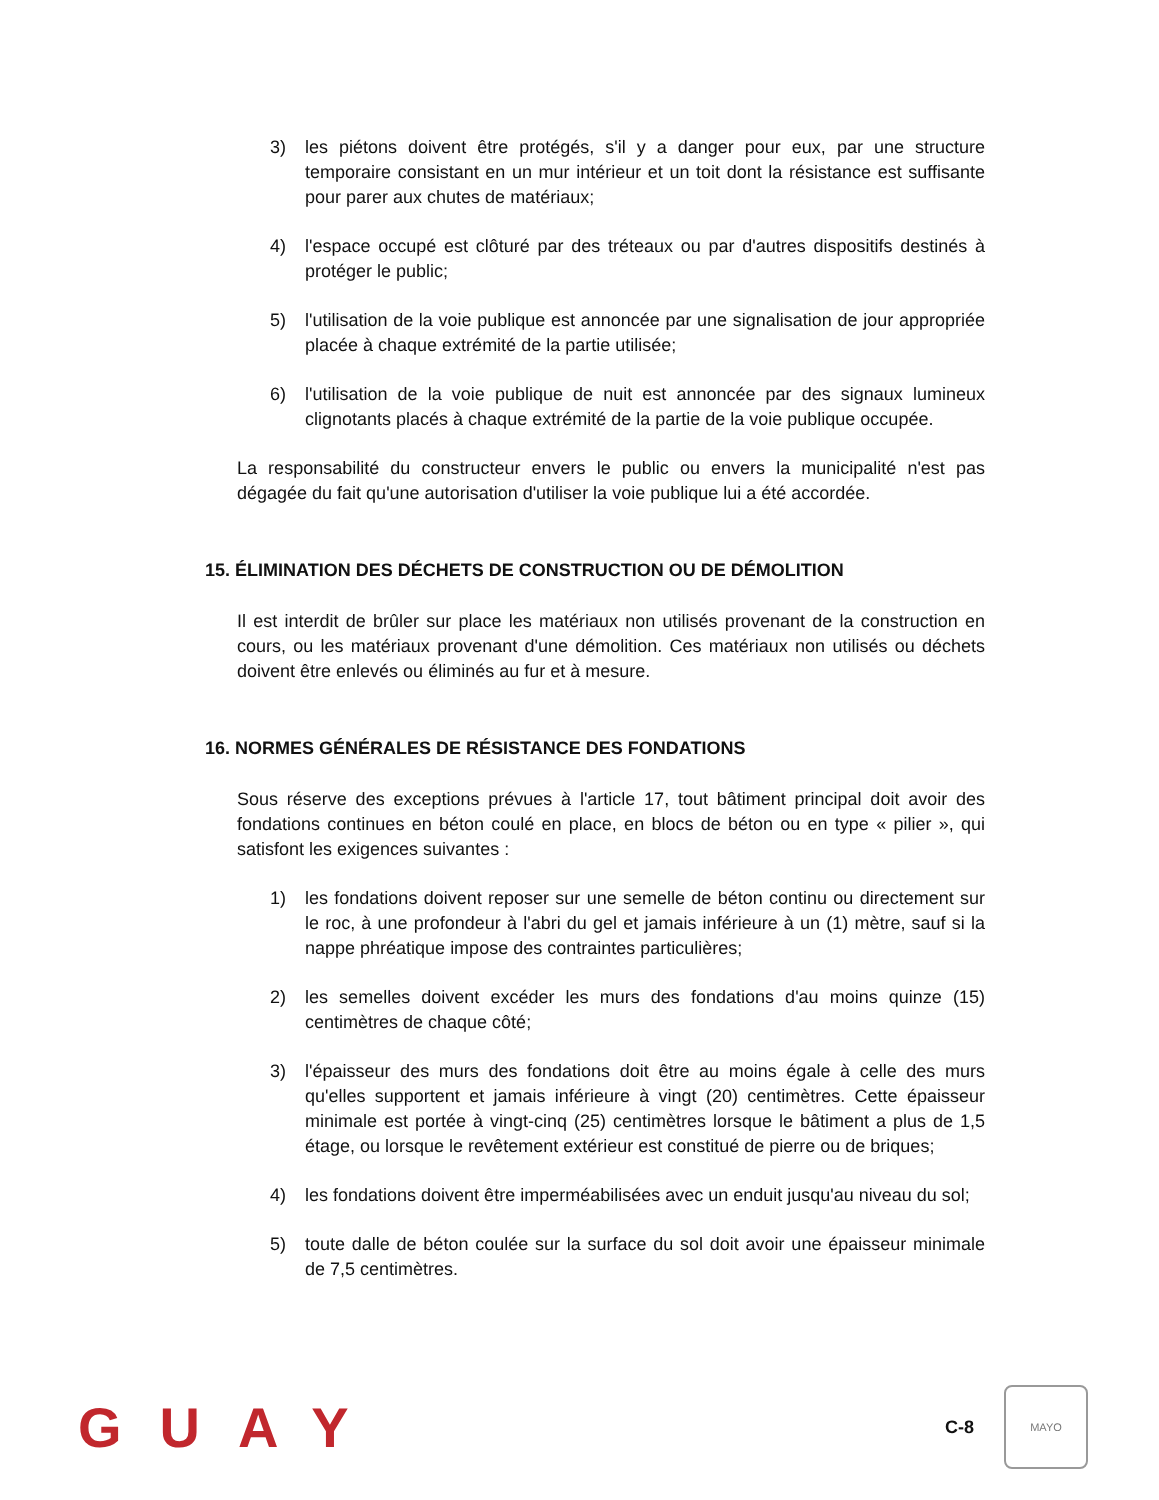3) les piétons doivent être protégés, s'il y a danger pour eux, par une structure temporaire consistant en un mur intérieur et un toit dont la résistance est suffisante pour parer aux chutes de matériaux;
4) l'espace occupé est clôturé par des tréteaux ou par d'autres dispositifs destinés à protéger le public;
5) l'utilisation de la voie publique est annoncée par une signalisation de jour appropriée placée à chaque extrémité de la partie utilisée;
6) l'utilisation de la voie publique de nuit est annoncée par des signaux lumineux clignotants placés à chaque extrémité de la partie de la voie publique occupée.
La responsabilité du constructeur envers le public ou envers la municipalité n'est pas dégagée du fait qu'une autorisation d'utiliser la voie publique lui a été accordée.
15. ÉLIMINATION DES DÉCHETS DE CONSTRUCTION OU DE DÉMOLITION
Il est interdit de brûler sur place les matériaux non utilisés provenant de la construction en cours, ou les matériaux provenant d'une démolition. Ces matériaux non utilisés ou déchets doivent être enlevés ou éliminés au fur et à mesure.
16. NORMES GÉNÉRALES DE RÉSISTANCE DES FONDATIONS
Sous réserve des exceptions prévues à l'article 17, tout bâtiment principal doit avoir des fondations continues en béton coulé en place, en blocs de béton ou en type « pilier », qui satisfont les exigences suivantes :
1) les fondations doivent reposer sur une semelle de béton continu ou directement sur le roc, à une profondeur à l'abri du gel et jamais inférieure à un (1) mètre, sauf si la nappe phréatique impose des contraintes particulières;
2) les semelles doivent excéder les murs des fondations d'au moins quinze (15) centimètres de chaque côté;
3) l'épaisseur des murs des fondations doit être au moins égale à celle des murs qu'elles supportent et jamais inférieure à vingt (20) centimètres. Cette épaisseur minimale est portée à vingt-cinq (25) centimètres lorsque le bâtiment a plus de 1,5 étage, ou lorsque le revêtement extérieur est constitué de pierre ou de briques;
4) les fondations doivent être imperméabilisées avec un enduit jusqu'au niveau du sol;
5) toute dalle de béton coulée sur la surface du sol doit avoir une épaisseur minimale de 7,5 centimètres.
GUAY C-8 MAYO